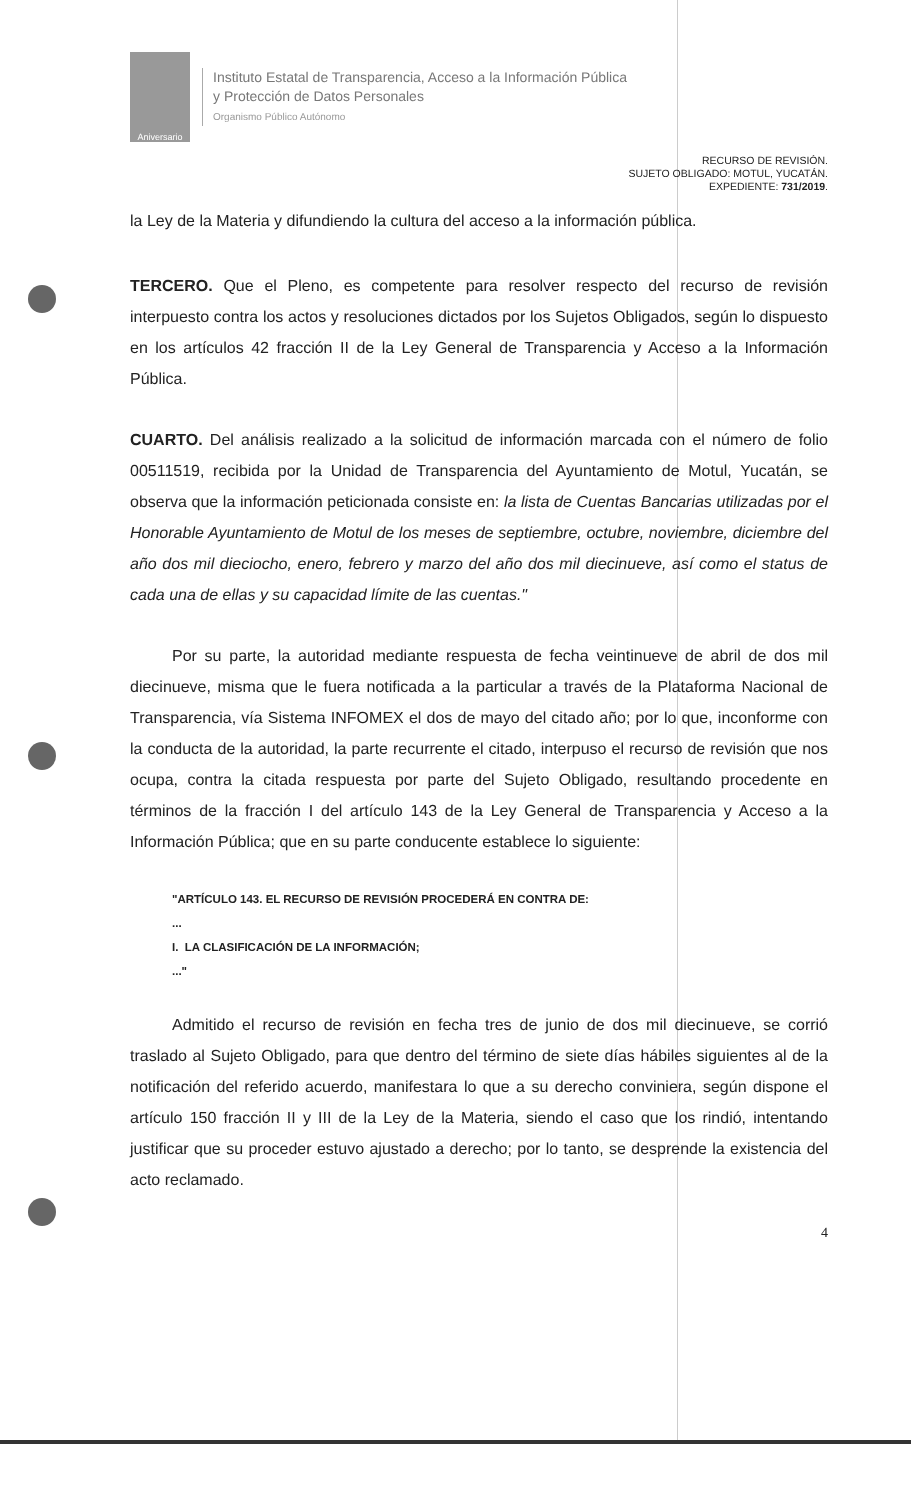Aniversario
Instituto Estatal de Transparencia, Acceso a la Información Pública
y Protección de Datos Personales
Organismo Público Autónomo
RECURSO DE REVISIÓN.
SUJETO OBLIGADO: MOTUL, YUCATÁN.
EXPEDIENTE: 731/2019.
la Ley de la Materia y difundiendo la cultura del acceso a la información pública.
TERCERO. Que el Pleno, es competente para resolver respecto del recurso de revisión interpuesto contra los actos y resoluciones dictados por los Sujetos Obligados, según lo dispuesto en los artículos 42 fracción II de la Ley General de Transparencia y Acceso a la Información Pública.
CUARTO. Del análisis realizado a la solicitud de información marcada con el número de folio 00511519, recibida por la Unidad de Transparencia del Ayuntamiento de Motul, Yucatán, se observa que la información peticionada consiste en: la lista de Cuentas Bancarias utilizadas por el Honorable Ayuntamiento de Motul de los meses de septiembre, octubre, noviembre, diciembre del año dos mil dieciocho, enero, febrero y marzo del año dos mil diecinueve, así como el status de cada una de ellas y su capacidad límite de las cuentas."
Por su parte, la autoridad mediante respuesta de fecha veintinueve de abril de dos mil diecinueve, misma que le fuera notificada a la particular a través de la Plataforma Nacional de Transparencia, vía Sistema INFOMEX el dos de mayo del citado año; por lo que, inconforme con la conducta de la autoridad, la parte recurrente el citado, interpuso el recurso de revisión que nos ocupa, contra la citada respuesta por parte del Sujeto Obligado, resultando procedente en términos de la fracción I del artículo 143 de la Ley General de Transparencia y Acceso a la Información Pública; que en su parte conducente establece lo siguiente:
"ARTÍCULO 143. EL RECURSO DE REVISIÓN PROCEDERÁ EN CONTRA DE:
...
I. LA CLASIFICACIÓN DE LA INFORMACIÓN;
..."
Admitido el recurso de revisión en fecha tres de junio de dos mil diecinueve, se corrió traslado al Sujeto Obligado, para que dentro del término de siete días hábiles siguientes al de la notificación del referido acuerdo, manifestara lo que a su derecho conviniera, según dispone el artículo 150 fracción II y III de la Ley de la Materia, siendo el caso que los rindió, intentando justificar que su proceder estuvo ajustado a derecho; por lo tanto, se desprende la existencia del acto reclamado.
4